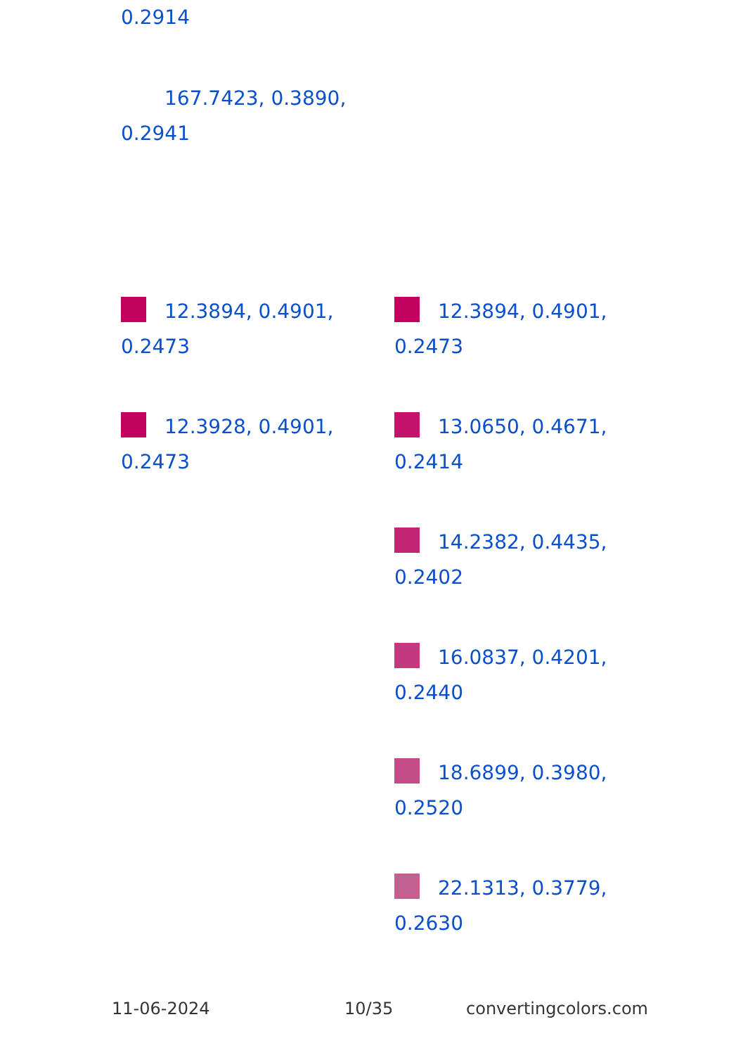0.2914
167.7423, 0.3890, 0.2941
12.3894, 0.4901, 0.2473
12.3894, 0.4901, 0.2473
12.3928, 0.4901, 0.2473
13.0650, 0.4671, 0.2414
14.2382, 0.4435, 0.2402
16.0837, 0.4201, 0.2440
18.6899, 0.3980, 0.2520
22.1313, 0.3779, 0.2630
11-06-2024 10/35 convertingcolors.com